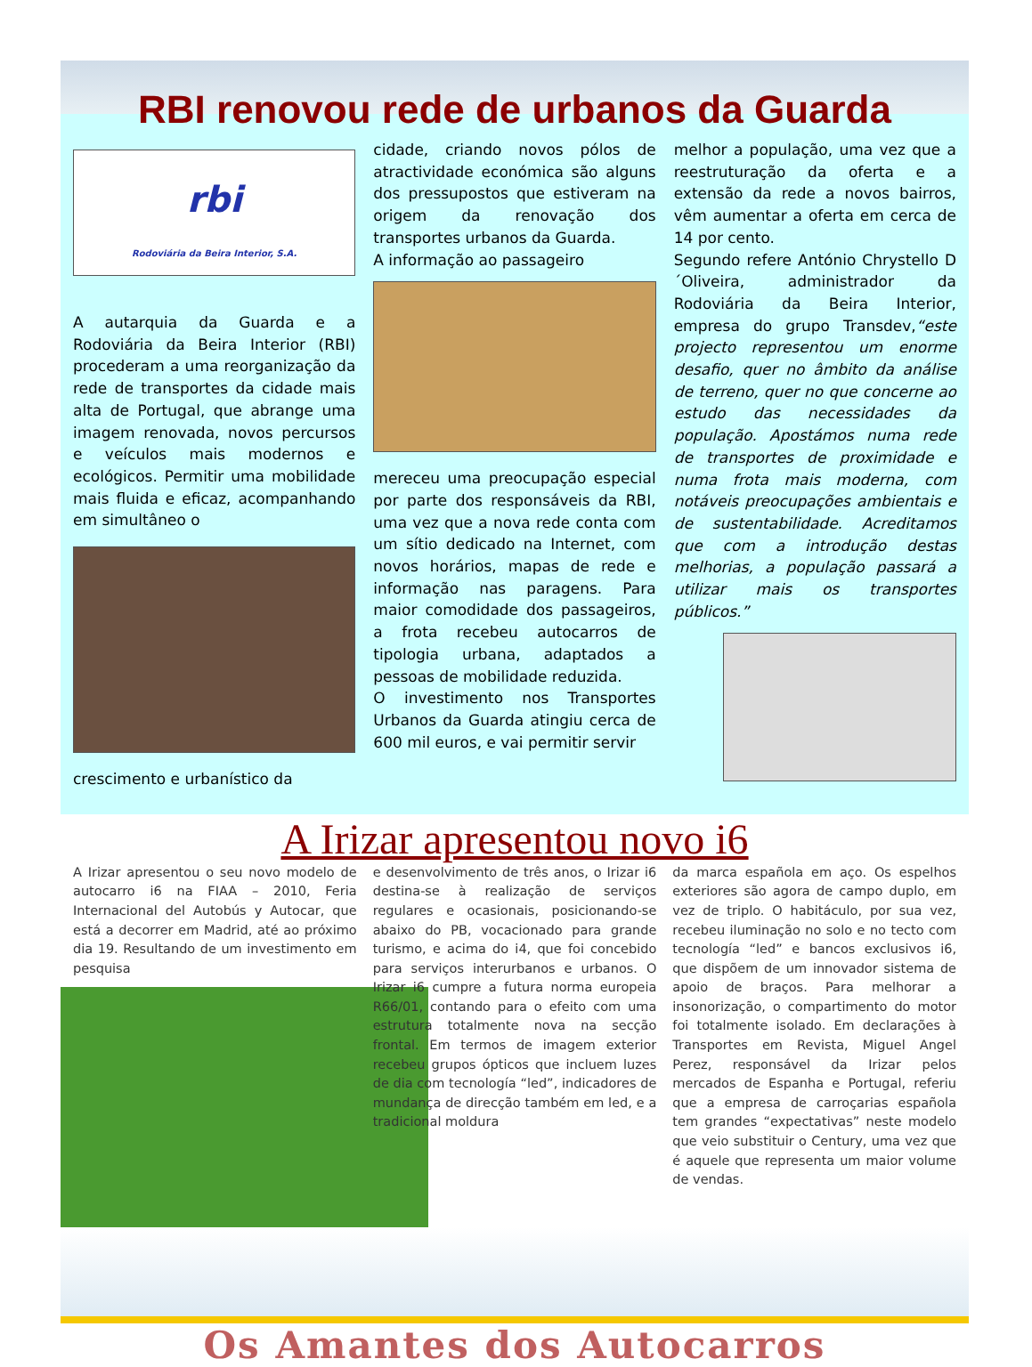RBI renovou rede de urbanos da Guarda
rbi
Rodoviária da Beira Interior, S.A.
A autarquia da Guarda e a Rodoviária da Beira Interior (RBI) procederam a uma reorganização da rede de transportes da cidade mais alta de Portugal, que abrange uma imagem renovada, novos percursos e veículos mais modernos e ecológicos. Permitir uma mobilidade mais fluida e eficaz, acompanhando em simultâneo o
crescimento e urbanístico da
cidade, criando novos pólos de atractividade económica são alguns dos pressupostos que estiveram na origem da renovação dos transportes urbanos da Guarda.
A informação ao passageiro
mereceu uma preocupação especial por parte dos responsáveis da RBI, uma vez que a nova rede conta com um sítio dedicado na Internet, com novos horários, mapas de rede e informação nas paragens. Para maior comodidade dos passageiros, a frota recebeu autocarros de tipologia urbana, adaptados a pessoas de mobilidade reduzida.
O investimento nos Transportes Urbanos da Guarda atingiu cerca de 600 mil euros, e vai permitir servir
melhor a população, uma vez que a reestruturação da oferta e a extensão da rede a novos bairros, vêm aumentar a oferta em cerca de 14 por cento.
Segundo refere António Chrystello D´Oliveira, administrador da Rodoviária da Beira Interior, empresa do grupo Transdev,“este projecto representou um enorme desafio, quer no âmbito da análise de terreno, quer no que concerne ao estudo das necessidades da população. Apostámos numa rede de transportes de proximidade e numa frota mais moderna, com notáveis preocupações ambientais e de sustentabilidade. Acreditamos que com a introdução destas melhorias, a população passará a utilizar mais os transportes públicos.”
A Irizar apresentou novo i6
A Irizar apresentou o seu novo modelo de autocarro i6 na FIAA – 2010, Feria Internacional del Autobús y Autocar, que está a decorrer em Madrid, até ao próximo dia 19. Resultando de um investimento em pesquisa
e desenvolvimento de três anos, o Irizar i6 destina-se à realização de serviços regulares e ocasionais, posicionando-se abaixo do PB, vocacionado para grande turismo, e acima do i4, que foi concebido para serviços interurbanos e urbanos. O Irizar i6 cumpre a futura norma europeia R66/01, contando para o efeito com uma estrutura totalmente nova na secção frontal. Em termos de imagem exterior recebeu grupos ópticos que incluem luzes de dia com tecnología “led”, indicadores de mundança de direcção também em led, e a tradicional moldura
da marca española em aço. Os espelhos exteriores são agora de campo duplo, em vez de triplo. O habitáculo, por sua vez, recebeu iluminação no solo e no tecto com tecnología “led” e bancos exclusivos i6, que dispõem de um innovador sistema de apoio de braços. Para melhorar a insonorização, o compartimento do motor foi totalmente isolado. Em declarações à Transportes em Revista, Miguel Angel Perez, responsável da Irizar pelos mercados de Espanha e Portugal, referiu que a empresa de carroçarias española tem grandes “expectativas” neste modelo que veio substituir o Century, uma vez que é aquele que representa um maior volume de vendas.
Os Amantes dos Autocarros